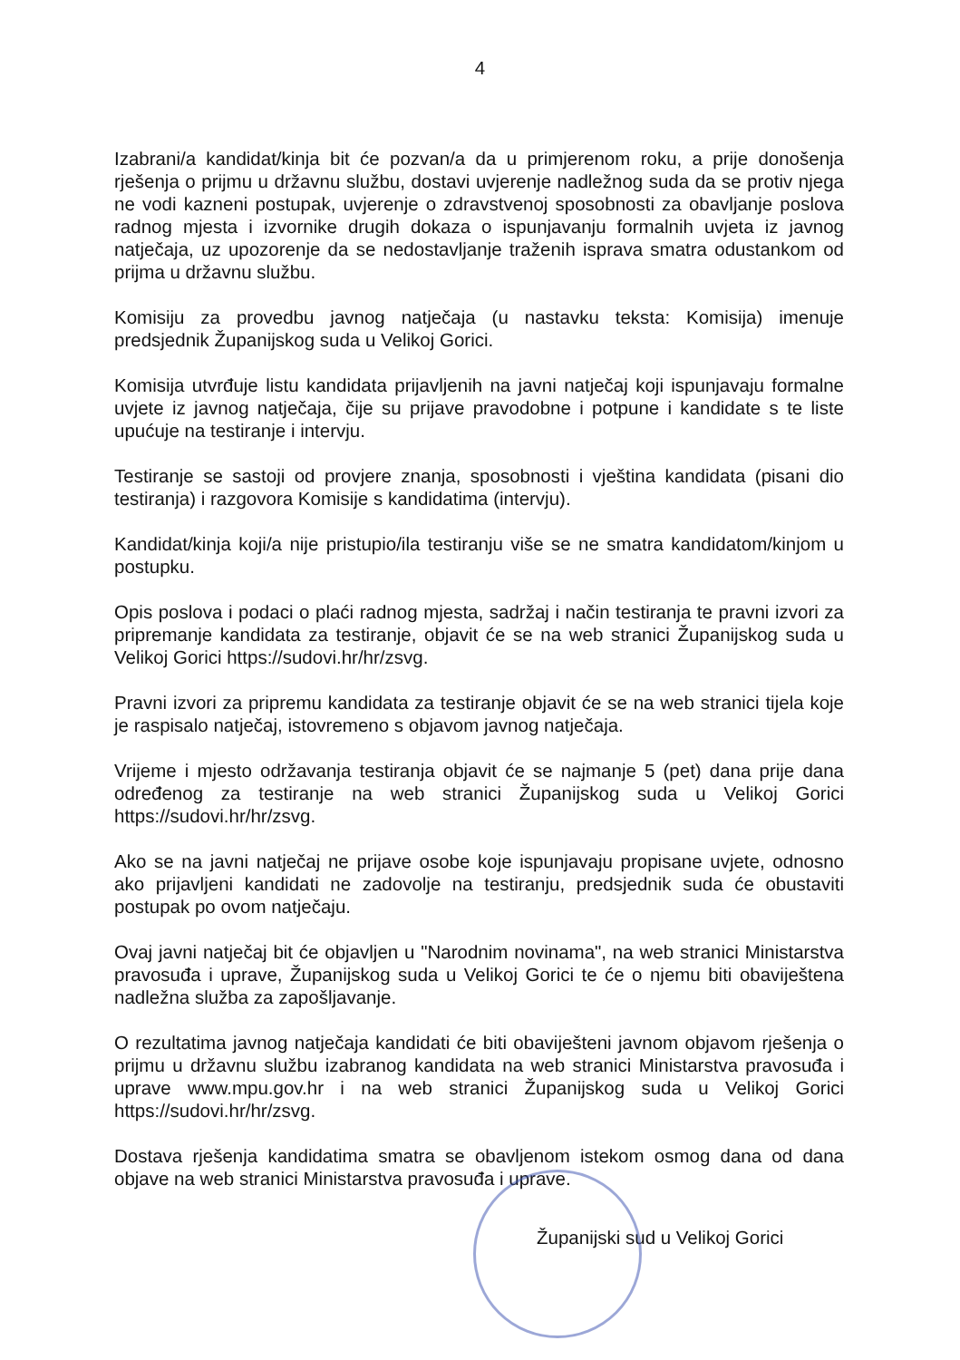4
Izabrani/a kandidat/kinja bit će pozvan/a da u primjerenom roku, a prije donošenja rješenja o prijmu u državnu službu, dostavi uvjerenje nadležnog suda da se protiv njega ne vodi kazneni postupak, uvjerenje o zdravstvenoj sposobnosti za obavljanje poslova radnog mjesta i izvornike drugih dokaza o ispunjavanju formalnih uvjeta iz javnog natječaja, uz upozorenje da se nedostavljanje traženih isprava smatra odustankom od prijma u državnu službu.
Komisiju za provedbu javnog natječaja (u nastavku teksta: Komisija) imenuje predsjednik Županijskog suda u Velikoj Gorici.
Komisija utvrđuje listu kandidata prijavljenih na javni natječaj koji ispunjavaju formalne uvjete iz javnog natječaja, čije su prijave pravodobne i potpune i kandidate s te liste upućuje na testiranje i intervju.
Testiranje se sastoji od provjere znanja, sposobnosti i vještina kandidata (pisani dio testiranja) i razgovora Komisije s kandidatima (intervju).
Kandidat/kinja koji/a nije pristupio/ila testiranju više se ne smatra kandidatom/kinjom u postupku.
Opis poslova i podaci o plaći radnog mjesta, sadržaj i način testiranja te pravni izvori za pripremanje kandidata za testiranje, objavit će se na web stranici Županijskog suda u Velikoj Gorici https://sudovi.hr/hr/zsvg.
Pravni izvori za pripremu kandidata za testiranje objavit će se na web stranici tijela koje je raspisalo natječaj, istovremeno s objavom javnog natječaja.
Vrijeme i mjesto održavanja testiranja objavit će se najmanje 5 (pet) dana prije dana određenog za testiranje na web stranici Županijskog suda u Velikoj Gorici https://sudovi.hr/hr/zsvg.
Ako se na javni natječaj ne prijave osobe koje ispunjavaju propisane uvjete, odnosno ako prijavljeni kandidati ne zadovolje na testiranju, predsjednik suda će obustaviti postupak po ovom natječaju.
Ovaj javni natječaj bit će objavljen u "Narodnim novinama", na web stranici Ministarstva pravosuđa i uprave, Županijskog suda u Velikoj Gorici te će o njemu biti obaviještena nadležna služba za zapošljavanje.
O rezultatima javnog natječaja kandidati će biti obaviješteni javnom objavom rješenja o prijmu u državnu službu izabranog kandidata na web stranici Ministarstva pravosuđa i uprave www.mpu.gov.hr i na web stranici Županijskog suda u Velikoj Gorici https://sudovi.hr/hr/zsvg.
Dostava rješenja kandidatima smatra se obavljenom istekom osmog dana od dana objave na web stranici Ministarstva pravosuđa i uprave.
Županijski sud u Velikoj Gorici